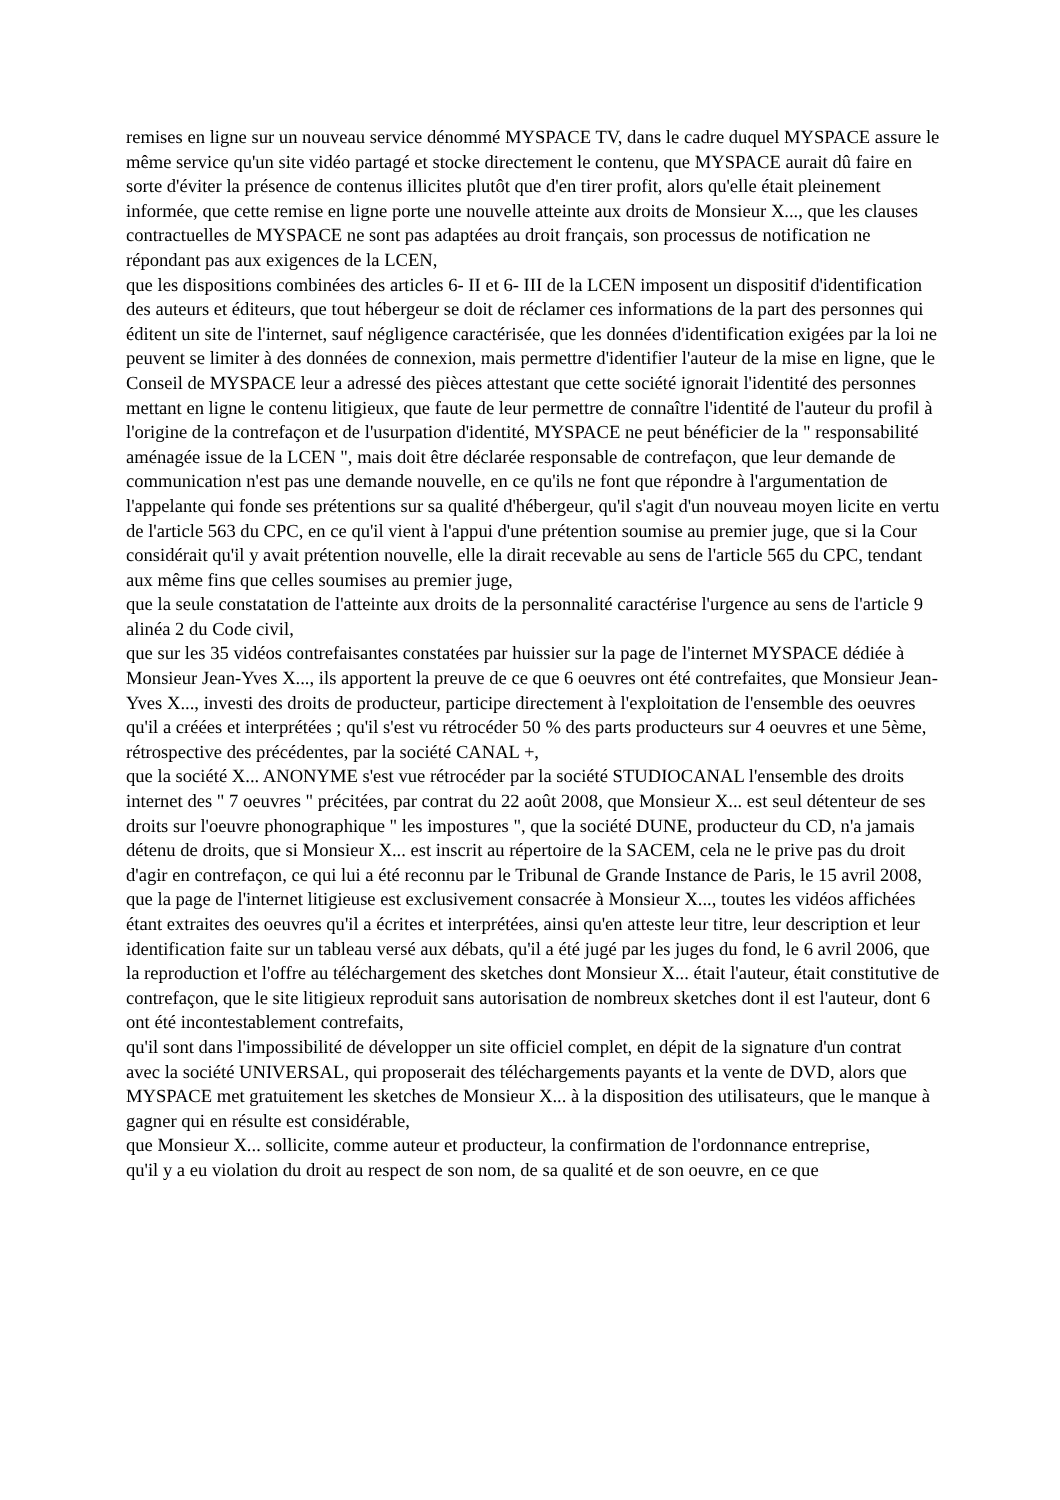remises en ligne sur un nouveau service dénommé MYSPACE TV, dans le cadre duquel MYSPACE assure le même service qu'un site vidéo partagé et stocke directement le contenu, que MYSPACE aurait dû faire en sorte d'éviter la présence de contenus illicites plutôt que d'en tirer profit, alors qu'elle était pleinement informée, que cette remise en ligne porte une nouvelle atteinte aux droits de Monsieur X..., que les clauses contractuelles de MYSPACE ne sont pas adaptées au droit français, son processus de notification ne répondant pas aux exigences de la LCEN,
que les dispositions combinées des articles 6- II et 6- III de la LCEN imposent un dispositif d'identification des auteurs et éditeurs, que tout hébergeur se doit de réclamer ces informations de la part des personnes qui éditent un site de l'internet, sauf négligence caractérisée, que les données d'identification exigées par la loi ne peuvent se limiter à des données de connexion, mais permettre d'identifier l'auteur de la mise en ligne, que le Conseil de MYSPACE leur a adressé des pièces attestant que cette société ignorait l'identité des personnes mettant en ligne le contenu litigieux, que faute de leur permettre de connaître l'identité de l'auteur du profil à l'origine de la contrefaçon et de l'usurpation d'identité, MYSPACE ne peut bénéficier de la " responsabilité aménagée issue de la LCEN ", mais doit être déclarée responsable de contrefaçon, que leur demande de communication n'est pas une demande nouvelle, en ce qu'ils ne font que répondre à l'argumentation de l'appelante qui fonde ses prétentions sur sa qualité d'hébergeur, qu'il s'agit d'un nouveau moyen licite en vertu de l'article 563 du CPC, en ce qu'il vient à l'appui d'une prétention soumise au premier juge, que si la Cour considérait qu'il y avait prétention nouvelle, elle la dirait recevable au sens de l'article 565 du CPC, tendant aux même fins que celles soumises au premier juge,
que la seule constatation de l'atteinte aux droits de la personnalité caractérise l'urgence au sens de l'article 9 alinéa 2 du Code civil,
que sur les 35 vidéos contrefaisantes constatées par huissier sur la page de l'internet MYSPACE dédiée à Monsieur Jean-Yves X..., ils apportent la preuve de ce que 6 oeuvres ont été contrefaites, que Monsieur Jean-Yves X..., investi des droits de producteur, participe directement à l'exploitation de l'ensemble des oeuvres qu'il a créées et interprétées ; qu'il s'est vu rétrocéder 50 % des parts producteurs sur 4 oeuvres et une 5ème, rétrospective des précédentes, par la société CANAL +,
que la société X... ANONYME s'est vue rétrocéder par la société STUDIOCANAL l'ensemble des droits internet des " 7 oeuvres " précitées, par contrat du 22 août 2008, que Monsieur X... est seul détenteur de ses droits sur l'oeuvre phonographique " les impostures ", que la société DUNE, producteur du CD, n'a jamais détenu de droits, que si Monsieur X... est inscrit au répertoire de la SACEM, cela ne le prive pas du droit d'agir en contrefaçon, ce qui lui a été reconnu par le Tribunal de Grande Instance de Paris, le 15 avril 2008,
que la page de l'internet litigieuse est exclusivement consacrée à Monsieur X..., toutes les vidéos affichées étant extraites des oeuvres qu'il a écrites et interprétées, ainsi qu'en atteste leur titre, leur description et leur identification faite sur un tableau versé aux débats, qu'il a été jugé par les juges du fond, le 6 avril 2006, que la reproduction et l'offre au téléchargement des sketches dont Monsieur X... était l'auteur, était constitutive de contrefaçon, que le site litigieux reproduit sans autorisation de nombreux sketches dont il est l'auteur, dont 6 ont été incontestablement contrefaits,
qu'il sont dans l'impossibilité de développer un site officiel complet, en dépit de la signature d'un contrat avec la société UNIVERSAL, qui proposerait des téléchargements payants et la vente de DVD, alors que MYSPACE met gratuitement les sketches de Monsieur X... à la disposition des utilisateurs, que le manque à gagner qui en résulte est considérable,
que Monsieur X... sollicite, comme auteur et producteur, la confirmation de l'ordonnance entreprise,
qu'il y a eu violation du droit au respect de son nom, de sa qualité et de son oeuvre, en ce que